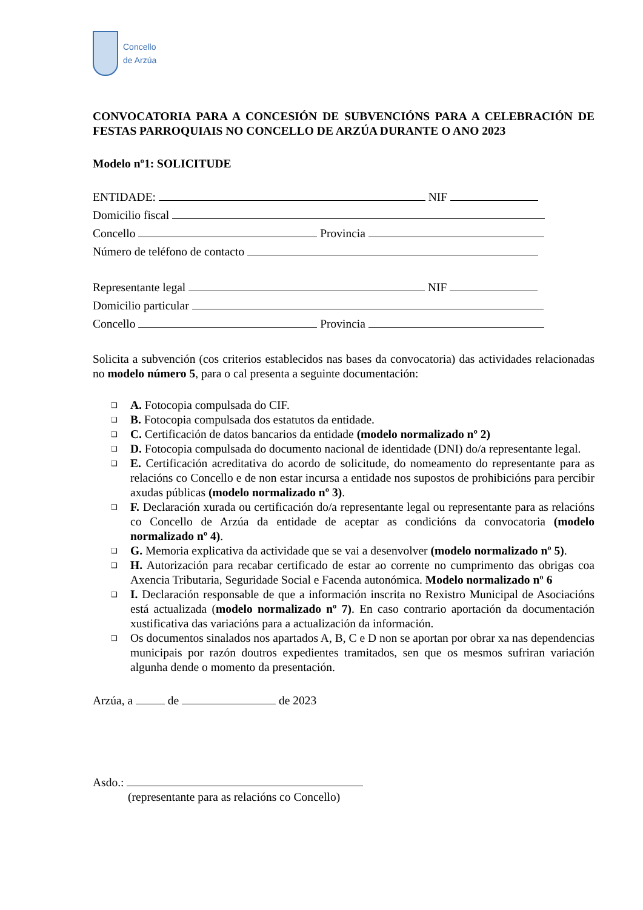Concello
de Arzúa
CONVOCATORIA PARA A CONCESIÓN DE SUBVENCIÓNS PARA A CELEBRACIÓN DE FESTAS PARROQUIAIS NO CONCELLO DE ARZÚA DURANTE O ANO 2023
Modelo nº1: SOLICITUDE
ENTIDADE: NIF
Domicilio fiscal
Concello Provincia
Número de teléfono de contacto
Representante legal NIF
Domicilio particular
Concello Provincia
Solicita a subvención (cos criterios establecidos nas bases da convocatoria) das actividades relacionadas no modelo número 5, para o cal presenta a seguinte documentación:
❑ A. Fotocopia compulsada do CIF.
❑ B. Fotocopia compulsada dos estatutos da entidade.
❑ C. Certificación de datos bancarios da entidade (modelo normalizado nº 2)
❑ D. Fotocopia compulsada do documento nacional de identidade (DNI) do/a representante legal.
❑ E. Certificación acreditativa do acordo de solicitude, do nomeamento do representante para as relacións co Concello e de non estar incursa a entidade nos supostos de prohibicións para percibir axudas públicas (modelo normalizado nº 3).
❑ F. Declaración xurada ou certificación do/a representante legal ou representante para as relacións co Concello de Arzúa da entidade de aceptar as condicións da convocatoria (modelo normalizado nº 4).
❑ G. Memoria explicativa da actividade que se vai a desenvolver (modelo normalizado nº 5).
❑ H. Autorización para recabar certificado de estar ao corrente no cumprimento das obrigas coa Axencia Tributaria, Seguridade Social e Facenda autonómica. Modelo normalizado nº 6
❑ I. Declaración responsable de que a información inscrita no Rexistro Municipal de Asociacións está actualizada (modelo normalizado nº 7). En caso contrario aportación da documentación xustificativa das variacións para a actualización da información.
❑ Os documentos sinalados nos apartados A, B, C e D non se aportan por obrar xa nas dependencias municipais por razón doutros expedientes tramitados, sen que os mesmos sufriran variación algunha dende o momento da presentación.
Arzúa, a de de 2023
Asdo.:
(representante para as relacións co Concello)